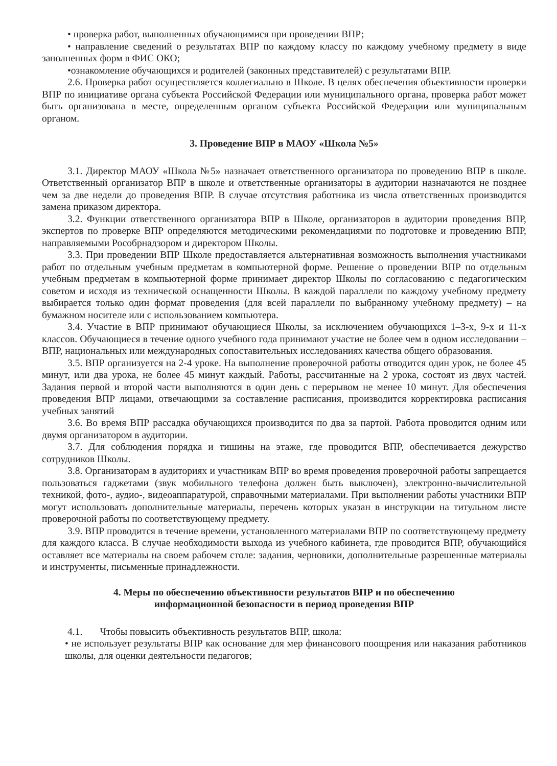• проверка работ, выполненных обучающимися при проведении ВПР;
• направление сведений о результатах ВПР по каждому классу по каждому учебному предмету в виде заполненных форм в ФИС ОКО;
•ознакомление обучающихся и родителей (законных представителей) с результатами ВПР.
2.6. Проверка работ осуществляется коллегиально в Школе. В целях обеспечения объективности проверки ВПР по инициативе органа субъекта Российской Федерации или муниципального органа, проверка работ может быть организована в месте, определенным органом субъекта Российской Федерации или муниципальным органом.
3. Проведение ВПР в МАОУ «Школа №5»
3.1. Директор МАОУ «Школа №5» назначает ответственного организатора по проведению ВПР в школе. Ответственный организатор ВПР в школе и ответственные организаторы в аудитории назначаются не позднее чем за две недели до проведения ВПР. В случае отсутствия работника из числа ответственных производится замена приказом директора.
3.2. Функции ответственного организатора ВПР в Школе, организаторов в аудитории проведения ВПР, экспертов по проверке ВПР определяются методическими рекомендациями по подготовке и проведению ВПР, направляемыми Рособрнадзором и директором Школы.
3.3. При проведении ВПР Школе предоставляется альтернативная возможность выполнения участниками работ по отдельным учебным предметам в компьютерной форме. Решение о проведении ВПР по отдельным учебным предметам в компьютерной форме принимает директор Школы по согласованию с педагогическим советом и исходя из технической оснащенности Школы. В каждой параллели по каждому учебному предмету выбирается только один формат проведения (для всей параллели по выбранному учебному предмету) – на бумажном носителе или с использованием компьютера.
3.4. Участие в ВПР принимают обучающиеся Школы, за исключением обучающихся 1–3-х, 9-х и 11-х классов. Обучающиеся в течение одного учебного года принимают участие не более чем в одном исследовании – ВПР, национальных или международных сопоставительных исследованиях качества общего образования.
3.5. ВПР организуется на 2-4 уроке. На выполнение проверочной работы отводится один урок, не более 45 минут, или два урока, не более 45 минут каждый. Работы, рассчитанные на 2 урока, состоят из двух частей. Задания первой и второй части выполняются в один день с перерывом не менее 10 минут. Для обеспечения проведения ВПР лицами, отвечающими за составление расписания, производится корректировка расписания учебных занятий
3.6. Во время ВПР рассадка обучающихся производится по два за партой. Работа проводится одним или двумя организатором в аудитории.
3.7. Для соблюдения порядка и тишины на этаже, где проводится ВПР, обеспечивается дежурство сотрудников Школы.
3.8. Организаторам в аудиториях и участникам ВПР во время проведения проверочной работы запрещается пользоваться гаджетами (звук мобильного телефона должен быть выключен), электронно-вычислительной техникой, фото-, аудио-, видеоаппаратурой, справочными материалами. При выполнении работы участники ВПР могут использовать дополнительные материалы, перечень которых указан в инструкции на титульном листе проверочной работы по соответствующему предмету.
3.9. ВПР проводится в течение времени, установленного материалами ВПР по соответствующему предмету для каждого класса. В случае необходимости выхода из учебного кабинета, где проводится ВПР, обучающийся оставляет все материалы на своем рабочем столе: задания, черновики, дополнительные разрешенные материалы и инструменты, письменные принадлежности.
4. Меры по обеспечению объективности результатов ВПР и по обеспечению
информационной безопасности в период проведения ВПР
4.1. Чтобы повысить объективность результатов ВПР, школа:
• не использует результаты ВПР как основание для мер финансового поощрения или наказания работников школы, для оценки деятельности педагогов;